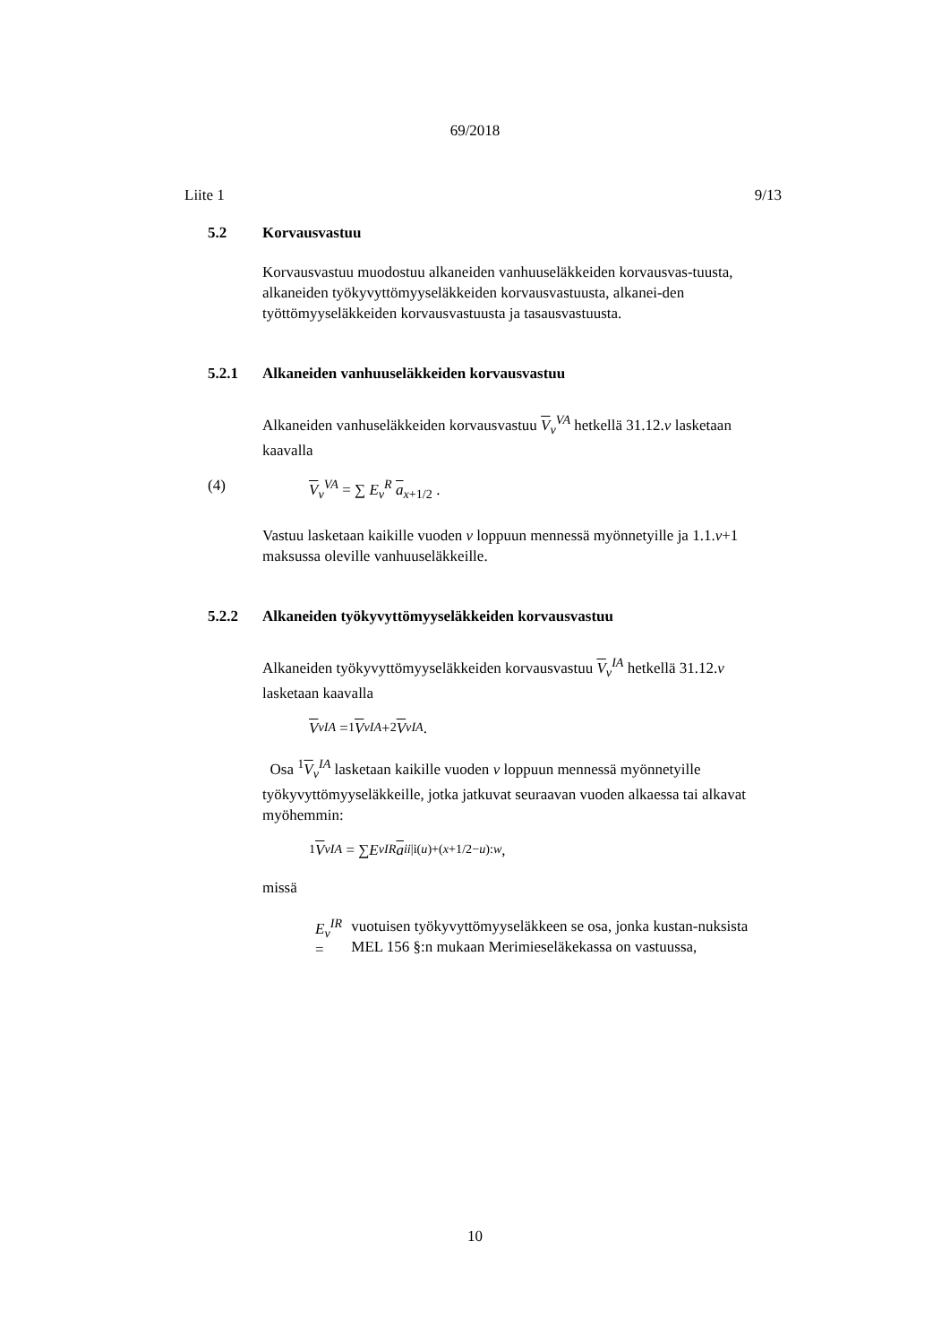69/2018
Liite 1 9/13
5.2 Korvausvastuu
Korvausvastuu muodostuu alkaneiden vanhuuseläkkeiden korvausvas-tuusta, alkaneiden työkyvyttömyyseläkkeiden korvausvastuusta, alkanei-den työttömyyseläkkeiden korvausvastuusta ja tasausvastuusta.
5.2.1 Alkaneiden vanhuuseläkkeiden korvausvastuu
Alkaneiden vanhuseläkkeiden korvausvastuu V<sub>v</sub><sup>VA</sup> hetkellä 31.12.v lasketaan kaavalla
(4) V<sub>v</sub><sup>VA</sup> = ∑ E<sub>v</sub><sup>R</sup> a<sub>x+1/2</sub> .
Vastuu lasketaan kaikille vuoden v loppuun mennessä myönnetyille ja 1.1.v+1 maksussa oleville vanhuuseläkkeille.
5.2.2 Alkaneiden työkyvyttömyyseläkkeiden korvausvastuu
Alkaneiden työkyvyttömyyseläkkeiden korvausvastuu V<sub>v</sub><sup>IA</sup> hetkellä 31.12.v lasketaan kaavalla
V<sub>v</sub><sup>IA</sup> = <sup>1</sup> V<sub>v</sub><sup>IA</sup> + <sup>2</sup> V<sub>v</sub><sup>IA</sup> .
Osa <sup>1</sup>V<sub>v</sub><sup>IA</sup> lasketaan kaikille vuoden v loppuun mennessä myönnetyille työkyvyttömyyseläkkeille, jotka jatkuvat seuraavan vuoden alkaessa tai alkavat myöhemmin:
<sup>1</sup> V<sub>v</sub><sup>IA</sup> = ∑ E<sub>v</sub><sup>IR</sup> a<sup>ii|i</sup><sub>(u)+(x+1/2−u):w</sub> ,
missä
E<sub>v</sub><sup>IR</sup> =
vuotuisen työkyvyttömyyseläkkeen se osa, jonka kustan-nuksista MEL 156 §:n mukaan Merimieseläkekassa on vastuussa,
10